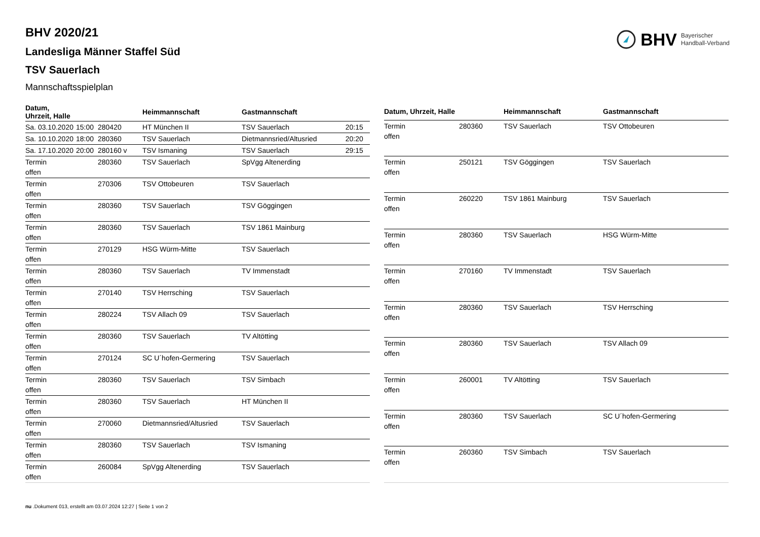BHV Bayerischer
Handball-Verband
BHV 2020/21
Landesliga Männer Staffel Süd
TSV Sauerlach
Mannschaftsspielplan
| Datum, Uhrzeit, Halle | | | Heimmannschaft | Gastmannschaft | |
| --- | --- | --- | --- | --- | --- |
| Sa. 03.10.2020 | 15:00 | 280420 | HT München II | TSV Sauerlach | 20:15 |
| Sa. 10.10.2020 | 18:00 | 280360 | TSV Sauerlach | Dietmannsried/Altusried | 20:20 |
| Sa. 17.10.2020 | 20:00 | 280160 v | TSV Ismaning | TSV Sauerlach | 29:15 |
| Termin offen | | 280360 | TSV Sauerlach | SpVgg Altenerding | |
| Termin offen | | 270306 | TSV Ottobeuren | TSV Sauerlach | |
| Termin offen | | 280360 | TSV Sauerlach | TSV Göggingen | |
| Termin offen | | 280360 | TSV Sauerlach | TSV 1861 Mainburg | |
| Termin offen | | 270129 | HSG Würm-Mitte | TSV Sauerlach | |
| Termin offen | | 280360 | TSV Sauerlach | TV Immenstadt | |
| Termin offen | | 270140 | TSV Herrsching | TSV Sauerlach | |
| Termin offen | | 280224 | TSV Allach 09 | TSV Sauerlach | |
| Termin offen | | 280360 | TSV Sauerlach | TV Altötting | |
| Termin offen | | 270124 | SC U´hofen-Germering | TSV Sauerlach | |
| Termin offen | | 280360 | TSV Sauerlach | TSV Simbach | |
| Termin offen | | 280360 | TSV Sauerlach | HT München II | |
| Termin offen | | 270060 | Dietmannsried/Altusried | TSV Sauerlach | |
| Termin offen | | 280360 | TSV Sauerlach | TSV Ismaning | |
| Termin offen | | 260084 | SpVgg Altenerding | TSV Sauerlach | |
| Datum, Uhrzeit, Halle | | Heimmannschaft | Gastmannschaft |
| --- | --- | --- | --- |
| Termin offen | 280360 | TSV Sauerlach | TSV Ottobeuren |
| Termin offen | 250121 | TSV Göggingen | TSV Sauerlach |
| Termin offen | 260220 | TSV 1861 Mainburg | TSV Sauerlach |
| Termin offen | 280360 | TSV Sauerlach | HSG Würm-Mitte |
| Termin offen | 270160 | TV Immenstadt | TSV Sauerlach |
| Termin offen | 280360 | TSV Sauerlach | TSV Herrsching |
| Termin offen | 280360 | TSV Sauerlach | TSV Allach 09 |
| Termin offen | 260001 | TV Altötting | TSV Sauerlach |
| Termin offen | 280360 | TSV Sauerlach | SC U´hofen-Germering |
| Termin offen | 260360 | TSV Simbach | TSV Sauerlach |
nu .Dokument 013, erstellt am 03.07.2024 12:27 | Seite 1 von 2